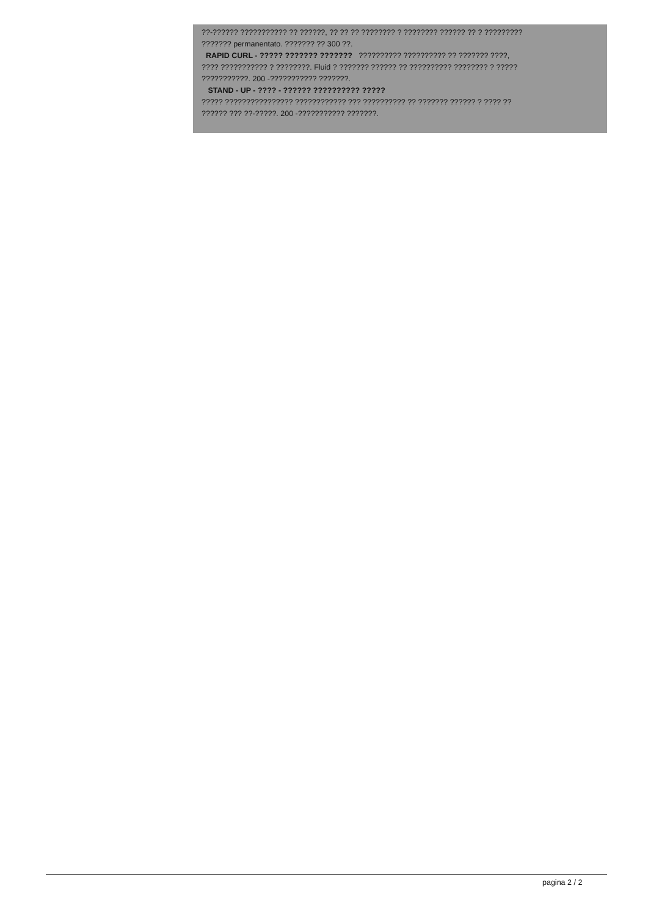??-?????? ??????????? ?? ??????, ?? ?? ?? ???????? ? ???????? ?????? ?? ? ?????????
??????? permanentato. ??????? ?? 300 ??.
RAPID CURL - ????? ??????? ??????? ?????????? ?????????? ?? ??????? ????,
???? ??????????? ? ????????. Fluid ? ??????? ?????? ?? ?????????? ???????? ? ?????
???????????. 200 -??????????? ???????.
STAND - UP - ???? - ?????? ?????????? ?????
????? ???????????????? ???????????? ??? ?????????? ?? ??????? ?????? ? ???? ??
?????? ??? ??-?????. 200 -??????????? ???????.
pagina 2 / 2